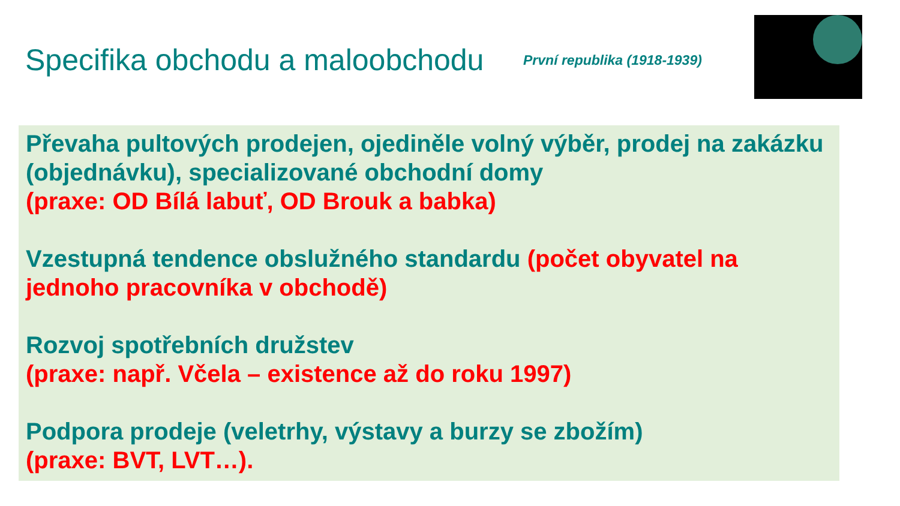Specifika obchodu a maloobchodu
První republika (1918-1939)
Převaha pultových prodejen, ojediněle volný výběr, prodej na zakázku (objednávku), specializované obchodní domy
(praxe: OD Bílá labuť, OD Brouk a babka)
Vzestupná tendence obslužného standardu (počet obyvatel na jednoho pracovníka v obchodě)
Rozvoj spotřebních družstev
(praxe: např. Včela – existence až do roku 1997)
Podpora prodeje (veletrhy, výstavy a burzy se zbožím)
(praxe: BVT, LVT…).